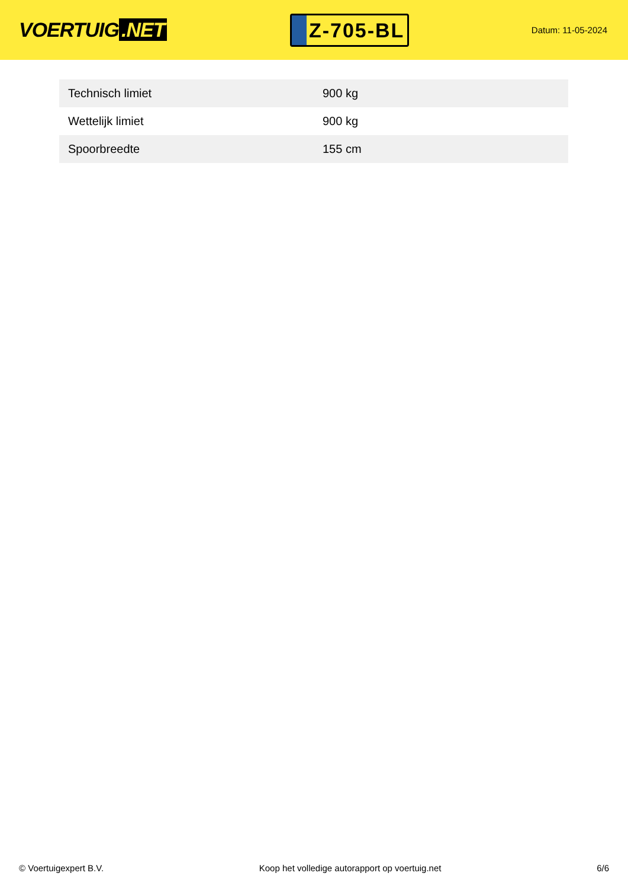VOERTUIG.NET
Z-705-BL
Datum: 11-05-2024
| Technisch limiet | 900 kg |
| Wettelijk limiet | 900 kg |
| Spoorbreedte | 155 cm |
© Voertuigexpert B.V. Koop het volledige autorapport op voertuig.net 6/6